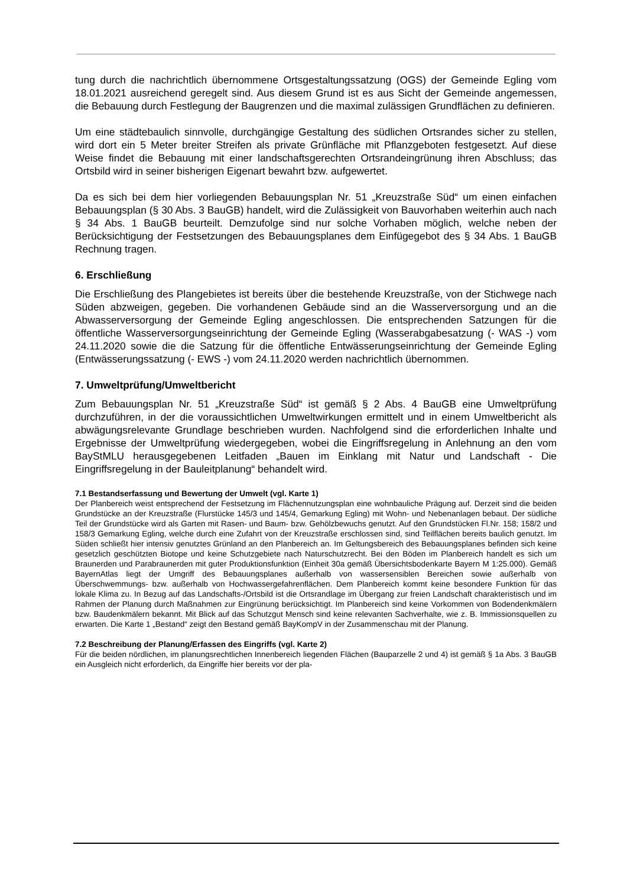tung durch die nachrichtlich übernommene Ortsgestaltungssatzung (OGS) der Gemeinde Egling vom 18.01.2021 ausreichend geregelt sind. Aus diesem Grund ist es aus Sicht der Gemeinde angemessen, die Bebauung durch Festlegung der Baugrenzen und die maximal zulässigen Grundflächen zu definieren.
Um eine städtebaulich sinnvolle, durchgängige Gestaltung des südlichen Ortsrandes sicher zu stellen, wird dort ein 5 Meter breiter Streifen als private Grünfläche mit Pflanzgeboten festgesetzt. Auf diese Weise findet die Bebauung mit einer landschaftsgerechten Ortsrand­eingrünung ihren Abschluss; das Ortsbild wird in seiner bisherigen Eigenart bewahrt bzw. aufgewertet.
Da es sich bei dem hier vorliegenden Bebauungsplan Nr. 51 „Kreuzstraße Süd“ um einen einfachen Bebauungsplan (§ 30 Abs. 3 BauGB) handelt, wird die Zulässigkeit von Bauvorha­ben weiterhin auch nach § 34 Abs. 1 BauGB beurteilt. Demzufolge sind nur solche Vorhaben möglich, welche neben der Berücksichtigung der Festsetzungen des Bebauungsplanes dem Einfügegebot des § 34 Abs. 1 BauGB Rechnung tragen.
6. Erschließung
Die Erschließung des Plangebietes ist bereits über die bestehende Kreuzstraße, von der Stichwege nach Süden abzweigen, gegeben. Die vorhandenen Gebäude sind an die Was­serversorgung und an die Abwasserversorgung der Gemeinde Egling angeschlossen. Die entsprechenden Satzungen für die öffentliche Wasserversorgungseinrichtung der Gemeinde Egling (Wasserabgabesatzung (- WAS -) vom 24.11.2020 sowie die die Satzung für die öf­fentliche Entwässerungseinrichtung der Gemeinde Egling (Entwässerungssatzung (- EWS -) vom 24.11.2020 werden nachrichtlich übernommen.
7. Umweltprüfung/Umweltbericht
Zum Bebauungsplan Nr. 51 „Kreuzstraße Süd“ ist gemäß § 2 Abs. 4 BauGB eine Umweltprü­fung durchzuführen, in der die voraussichtlichen Umweltwirkungen ermittelt und in einem Umweltbericht als abwägungsrelevante Grundlage beschrieben wurden. Nachfolgend sind die erforderlichen Inhalte und Ergebnisse der Umweltprüfung wiedergegeben, wobei die Ein­griffsregelung in Anlehnung an den vom BayStMLU herausgegebenen Leitfaden „Bauen im Einklang mit Natur und Landschaft - Die Eingriffsregelung in der Bauleitplanung“ behandelt wird.
7.1 Bestandserfassung und Bewertung der Umwelt (vgl. Karte 1)
Der Planbereich weist entsprechend der Festsetzung im Flächennutzungsplan eine wohnbauliche Prägung auf. Derzeit sind die beiden Grundstücke an der Kreuzstraße (Flurstücke 145/3 und 145/4, Gemarkung Egling) mit Wohn- und Nebenanlagen bebaut. Der südliche Teil der Grundstücke wird als Garten mit Rasen- und Baum- bzw. Gehölzbewuchs genutzt. Auf den Grundstücken Fl.Nr. 158; 158/2 und 158/3 Gemarkung Egling, welche durch eine Zufahrt von der Kreuzstraße erschlossen sind, sind Teilflächen bereits baulich genutzt. Im Süden schließt hier intensiv genutztes Grünland an den Planbe­reich an. Im Geltungsbereich des Bebauungsplanes befinden sich keine gesetzlich geschützten Bioto­pe und keine Schutzgebiete nach Naturschutzrecht. Bei den Böden im Planbereich handelt es sich um Braunerden und Parabraunerden mit guter Produktionsfunktion (Einheit 30a gemäß Übersichtsboden­karte Bayern M 1:25.000). Gemäß BayernAtlas liegt der Umgriff des Bebauungsplanes außerhalb von wassersensiblen Bereichen sowie außerhalb von Überschwemmungs- bzw. außerhalb von Hochwas­sergefahrenflächen. Dem Planbereich kommt keine besondere Funktion für das lokale Klima zu. In Bezug auf das Landschafts-/Ortsbild ist die Ortsrandlage im Übergang zur freien Landschaft charakte­ristisch und im Rahmen der Planung durch Maßnahmen zur Eingrünung berücksichtigt. Im Planbe­reich sind keine Vorkommen von Bodendenkmälern bzw. Baudenkmälern bekannt. Mit Blick auf das Schutzgut Mensch sind keine relevanten Sachverhalte, wie z. B. Immissionsquellen zu erwarten. Die Karte 1 „Bestand“ zeigt den Bestand gemäß BayKompV in der Zusammenschau mit der Planung.
7.2 Beschreibung der Planung/Erfassen des Eingriffs (vgl. Karte 2)
Für die beiden nördlichen, im planungsrechtlichen Innenbereich liegenden Flächen (Bauparzelle 2 und 4) ist gemäß § 1a Abs. 3 BauGB ein Ausgleich nicht erforderlich, da Eingriffe hier bereits vor der pla-